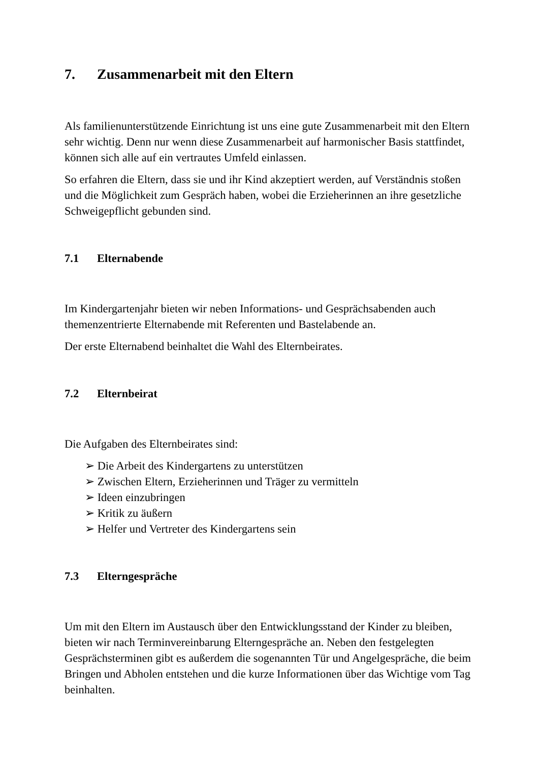7. Zusammenarbeit mit den Eltern
Als familienunterstützende Einrichtung ist uns eine gute Zusammenarbeit mit den Eltern sehr wichtig. Denn nur wenn diese Zusammenarbeit auf harmonischer Basis stattfindet, können sich alle auf ein vertrautes Umfeld einlassen.
So erfahren die Eltern, dass sie und ihr Kind akzeptiert werden, auf Verständnis stoßen und die Möglichkeit zum Gespräch haben, wobei die Erzieherinnen an ihre gesetzliche Schweigepflicht gebunden sind.
7.1 Elternabende
Im Kindergartenjahr bieten wir neben Informations- und Gesprächsabenden auch themenzentrierte Elternabende mit Referenten und Bastelabende an.
Der erste Elternabend beinhaltet die Wahl des Elternbeirates.
7.2 Elternbeirat
Die Aufgaben des Elternbeirates sind:
➢ Die Arbeit des Kindergartens zu unterstützen
➢ Zwischen Eltern, Erzieherinnen und Träger zu vermitteln
➢ Ideen einzubringen
➢ Kritik zu äußern
➢ Helfer und Vertreter des Kindergartens sein
7.3 Elterngespräche
Um mit den Eltern im Austausch über den Entwicklungsstand der Kinder zu bleiben, bieten wir nach Terminvereinbarung Elterngespräche an. Neben den festgelegten Gesprächsterminen gibt es außerdem die sogenannten Tür und Angelgespräche, die beim Bringen und Abholen entstehen und die kurze Informationen über das Wichtige vom Tag beinhalten.